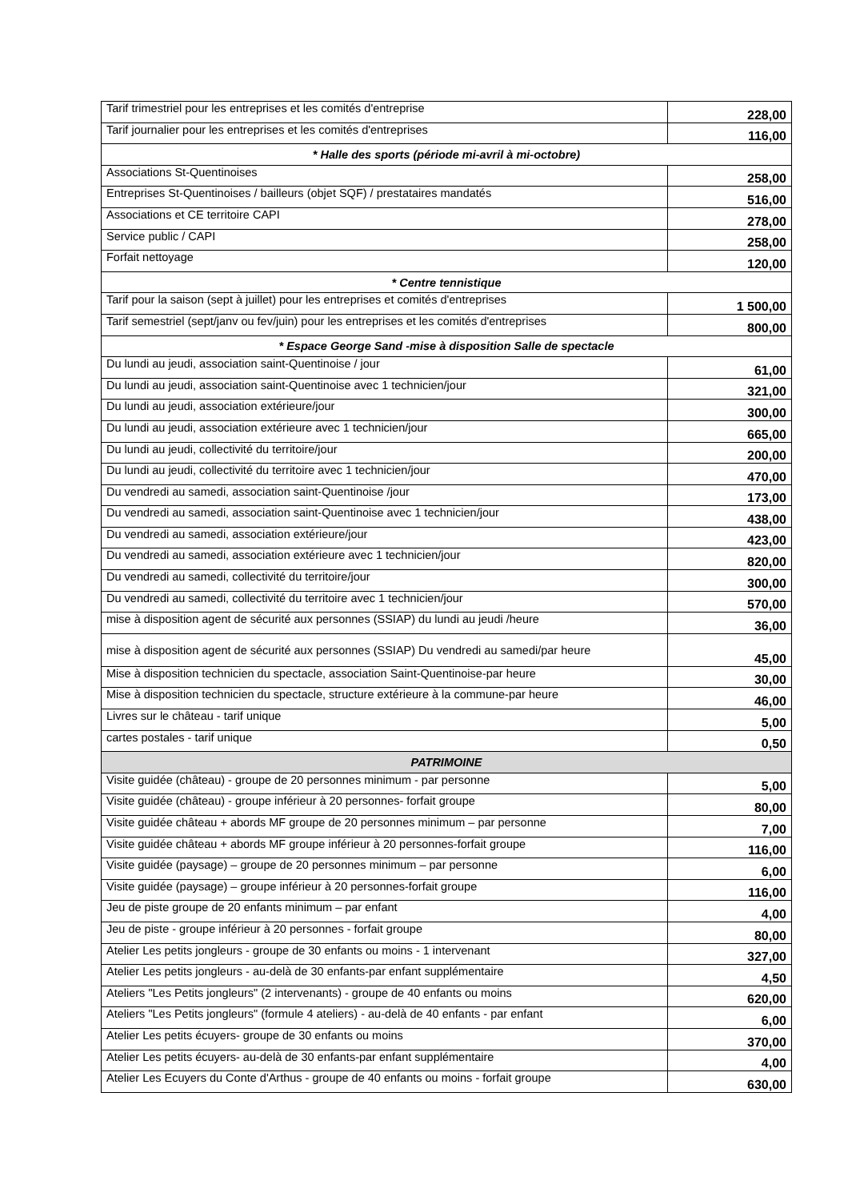| Tarif trimestriel pour les entreprises et les comités d'entreprise | 228,00 |
| Tarif journalier pour les entreprises et les comités d'entreprises | 116,00 |
| * Halle des sports (période mi-avril à mi-octobre) | |
| Associations St-Quentinoises | 258,00 |
| Entreprises St-Quentinoises / bailleurs (objet SQF) / prestataires mandatés | 516,00 |
| Associations et CE territoire CAPI | 278,00 |
| Service public / CAPI | 258,00 |
| Forfait nettoyage | 120,00 |
| * Centre tennistique | |
| Tarif pour la saison (sept à juillet) pour les entreprises et comités d'entreprises | 1 500,00 |
| Tarif semestriel (sept/janv ou fev/juin) pour les entreprises et les comités d'entreprises | 800,00 |
| * Espace George Sand -mise à disposition Salle de spectacle | |
| Du lundi au jeudi, association saint-Quentinoise / jour | 61,00 |
| Du lundi au jeudi, association saint-Quentinoise avec 1 technicien/jour | 321,00 |
| Du lundi au jeudi, association extérieure/jour | 300,00 |
| Du lundi au jeudi, association extérieure avec 1 technicien/jour | 665,00 |
| Du lundi au jeudi, collectivité du territoire/jour | 200,00 |
| Du lundi au jeudi, collectivité du territoire avec 1 technicien/jour | 470,00 |
| Du vendredi au samedi, association saint-Quentinoise /jour | 173,00 |
| Du vendredi au samedi, association saint-Quentinoise avec 1 technicien/jour | 438,00 |
| Du vendredi au samedi, association extérieure/jour | 423,00 |
| Du vendredi au samedi, association extérieure avec 1 technicien/jour | 820,00 |
| Du vendredi au samedi, collectivité du territoire/jour | 300,00 |
| Du vendredi au samedi, collectivité du territoire avec 1 technicien/jour | 570,00 |
| mise à disposition agent de sécurité aux personnes (SSIAP) du lundi au jeudi /heure | 36,00 |
| mise à disposition agent de sécurité aux personnes (SSIAP) Du vendredi au samedi/par heure | 45,00 |
| Mise à disposition technicien du spectacle, association Saint-Quentinoise-par heure | 30,00 |
| Mise à disposition technicien du spectacle, structure extérieure à la commune-par heure | 46,00 |
| Livres sur le château - tarif unique | 5,00 |
| cartes postales - tarif unique | 0,50 |
| PATRIMOINE | |
| Visite guidée (château) - groupe de 20 personnes minimum - par personne | 5,00 |
| Visite guidée (château) - groupe inférieur à 20 personnes- forfait groupe | 80,00 |
| Visite guidée château + abords MF groupe de 20 personnes minimum – par personne | 7,00 |
| Visite guidée château + abords MF groupe inférieur à 20 personnes-forfait groupe | 116,00 |
| Visite guidée (paysage) – groupe de 20 personnes minimum – par personne | 6,00 |
| Visite guidée (paysage) – groupe inférieur à 20 personnes-forfait groupe | 116,00 |
| Jeu de piste groupe de 20 enfants minimum – par enfant | 4,00 |
| Jeu de piste - groupe inférieur à 20 personnes - forfait groupe | 80,00 |
| Atelier Les petits jongleurs - groupe de 30 enfants ou moins - 1 intervenant | 327,00 |
| Atelier Les petits jongleurs - au-delà de 30 enfants-par enfant supplémentaire | 4,50 |
| Ateliers "Les Petits jongleurs" (2 intervenants) - groupe de 40 enfants ou moins | 620,00 |
| Ateliers "Les Petits jongleurs" (formule 4 ateliers) - au-delà de 40 enfants - par enfant | 6,00 |
| Atelier Les petits écuyers- groupe de 30 enfants ou moins | 370,00 |
| Atelier Les petits écuyers- au-delà de 30 enfants-par enfant supplémentaire | 4,00 |
| Atelier Les Ecuyers du Conte d'Arthus - groupe de 40 enfants ou moins - forfait groupe | 630,00 |